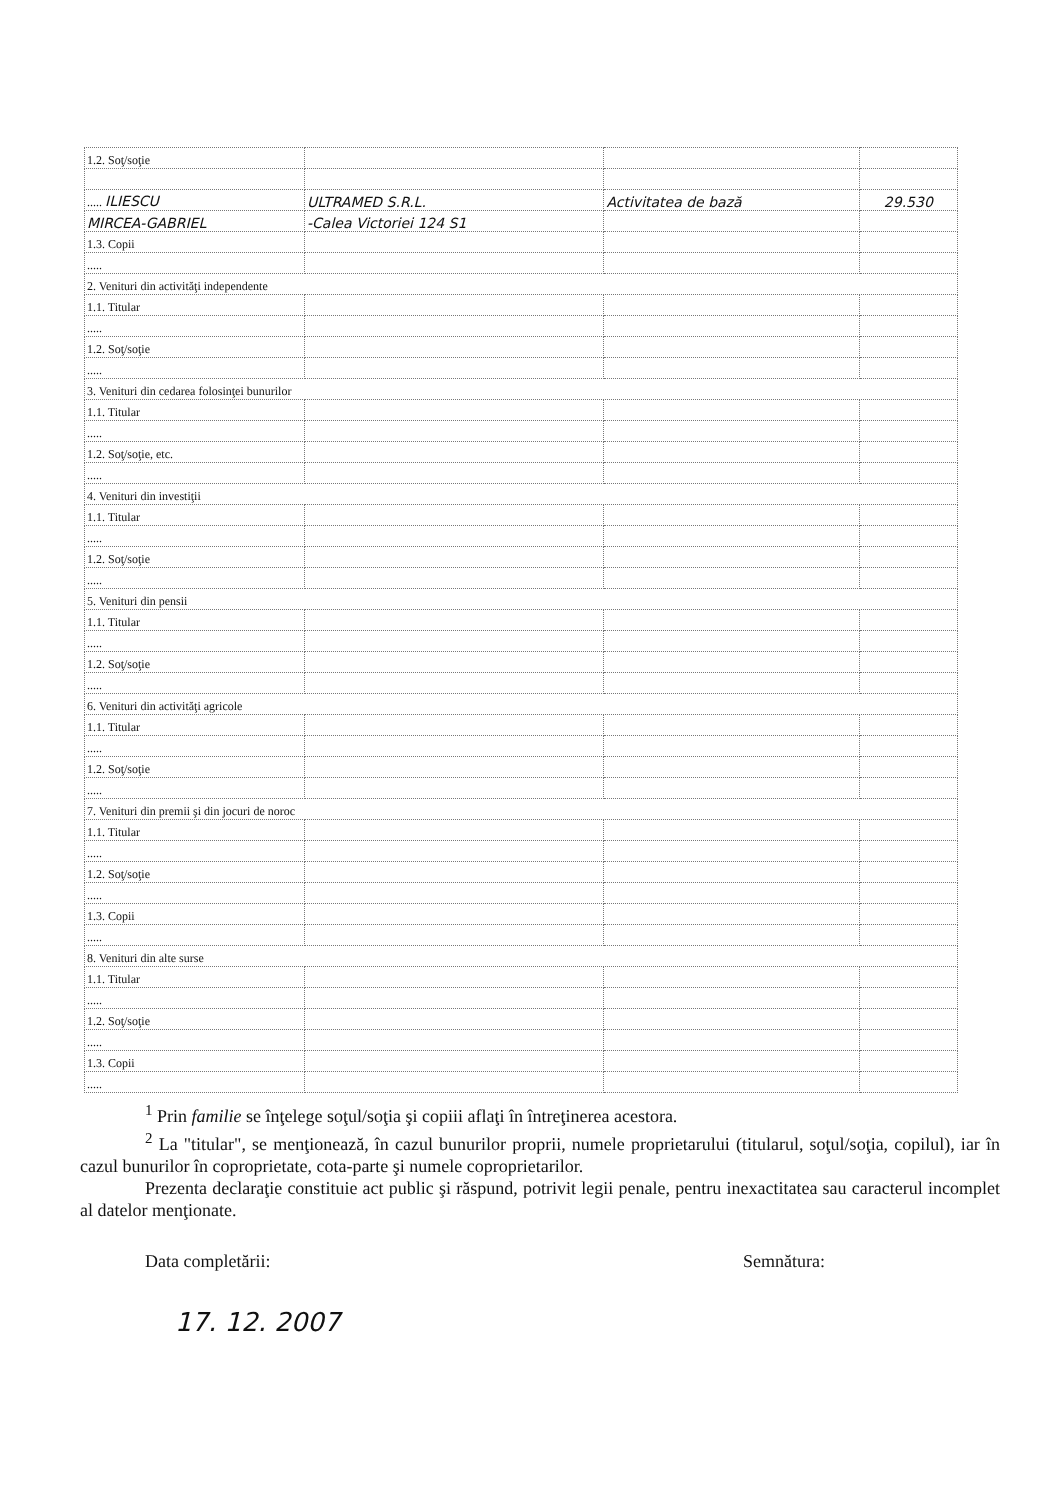| 1.2. Soţ/soţie | | | |
| ..... ILIESCU | ULTRAMED S.R.L. | Activitatea de bază | 29.530 |
| MIRCEA-GABRIEL | -Calea Victoriei 124 S1 | | |
| 1.3. Copii | | | |
| ..... | | | |
| 2. Venituri din activităţi independente | | | |
| 1.1. Titular | | | |
| ..... | | | |
| 1.2. Soţ/soţie | | | |
| ..... | | | |
| 3. Venituri din cedarea folosinţei bunurilor | | | |
| 1.1. Titular | | | |
| ..... | | | |
| 1.2. Soţ/soţie, etc. | | | |
| ..... | | | |
| 4. Venituri din investiţii | | | |
| 1.1. Titular | | | |
| ..... | | | |
| 1.2. Soţ/soţie | | | |
| ..... | | | |
| 5. Venituri din pensii | | | |
| 1.1. Titular | | | |
| ..... | | | |
| 1.2. Soţ/soţie | | | |
| ..... | | | |
| 6. Venituri din activităţi agricole | | | |
| 1.1. Titular | | | |
| ..... | | | |
| 1.2. Soţ/soţie | | | |
| ..... | | | |
| 7. Venituri din premii şi din jocuri de noroc | | | |
| 1.1. Titular | | | |
| ..... | | | |
| 1.2. Soţ/soţie | | | |
| ..... | | | |
| 1.3. Copii | | | |
| ..... | | | |
| 8. Venituri din alte surse | | | |
| 1.1. Titular | | | |
| ..... | | | |
| 1.2. Soţ/soţie | | | |
| ..... | | | |
| 1.3. Copii | | | |
| ..... | | | |
<sup>1</sup> Prin familie se înţelege soţul/soţia şi copiii aflaţi în întreţinerea acestora.
<sup>2</sup> La "titular", se menţionează, în cazul bunurilor proprii, numele proprietarului (titularul, soţul/soţia, copilul), iar în cazul bunurilor în coproprietate, cota-parte şi numele coproprietarilor.
Prezenta declaraţie constituie act public şi răspund, potrivit legii penale, pentru inexactitatea sau caracterul incomplet al datelor menţionate.
Data completării: Semnătura:
17. 12. 2007